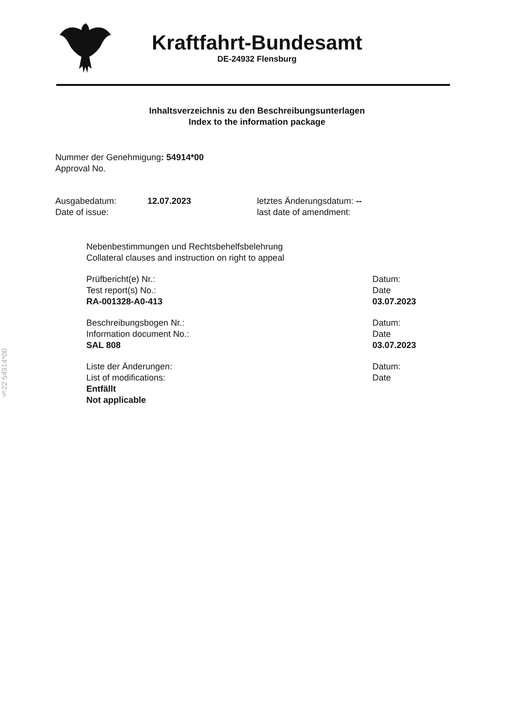Kraftfahrt-Bundesamt
DE-24932 Flensburg
Inhaltsverzeichnis zu den Beschreibungsunterlagen
Index to the information package
Nummer der Genehmigung: 54914*00
Approval No.
Ausgabedatum:
Date of issue:
12.07.2023 letztes Änderungsdatum: --
last date of amendment:
Nebenbestimmungen und Rechtsbehelfsbelehrung
Collateral clauses and instruction on right to appeal
Prüfbericht(e) Nr.:
Test report(s) No.:
RA-001328-A0-413
Datum:
Date
03.07.2023
Beschreibungsbogen Nr.:
Information document No.:
SAL 808
Datum:
Date
03.07.2023
Liste der Änderungen:
List of modifications:
Entfällt
Not applicable
Datum:
Date
§22 54914*00